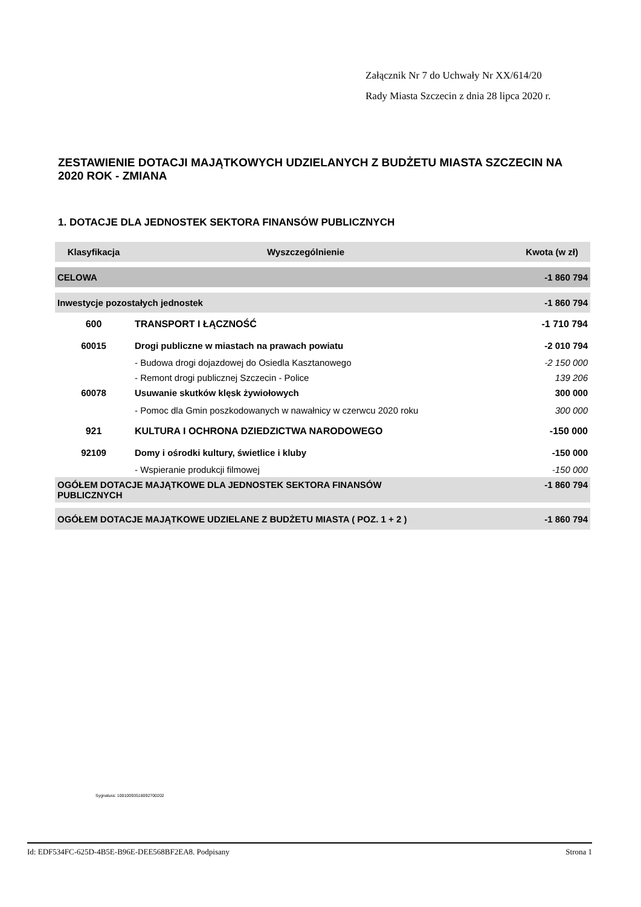Załącznik Nr 7 do Uchwały Nr XX/614/20
Rady Miasta Szczecin z dnia 28 lipca 2020 r.
ZESTAWIENIE DOTACJI MAJĄTKOWYCH UDZIELANYCH Z BUDŻETU MIASTA SZCZECIN NA 2020 ROK - ZMIANA
1. DOTACJE DLA JEDNOSTEK SEKTORA FINANSÓW PUBLICZNYCH
| Klasyfikacja | Wyszczególnienie | Kwota (w zł) |
| --- | --- | --- |
| CELOWA | | -1 860 794 |
| Inwestycje pozostałych jednostek | | -1 860 794 |
| 600 | TRANSPORT I ŁĄCZNOŚĆ | -1 710 794 |
| 60015 | Drogi publiczne w miastach na prawach powiatu | -2 010 794 |
| | - Budowa drogi dojazdowej do Osiedla Kasztanowego | -2 150 000 |
| | - Remont drogi publicznej Szczecin - Police | 139 206 |
| 60078 | Usuwanie skutków klęsk żywiołowych | 300 000 |
| | - Pomoc dla Gmin poszkodowanych w nawałnicy w czerwcu 2020 roku | 300 000 |
| 921 | KULTURA I OCHRONA DZIEDZICTWA NARODOWEGO | -150 000 |
| 92109 | Domy i ośrodki kultury, świetlice i kluby | -150 000 |
| | - Wspieranie produkcji filmowej | -150 000 |
| OGÓŁEM DOTACJE MAJĄTKOWE DLA JEDNOSTEK SEKTORA FINANSÓW PUBLICZNYCH | | -1 860 794 |
| OGÓŁEM DOTACJE MAJĄTKOWE UDZIELANE Z BUDŻETU MIASTA ( POZ. 1 + 2 ) | | -1 860 794 |
Sygnatura: 10010093518092700202
Id: EDF534FC-625D-4B5E-B96E-DEE568BF2EA8. Podpisany Strona 1